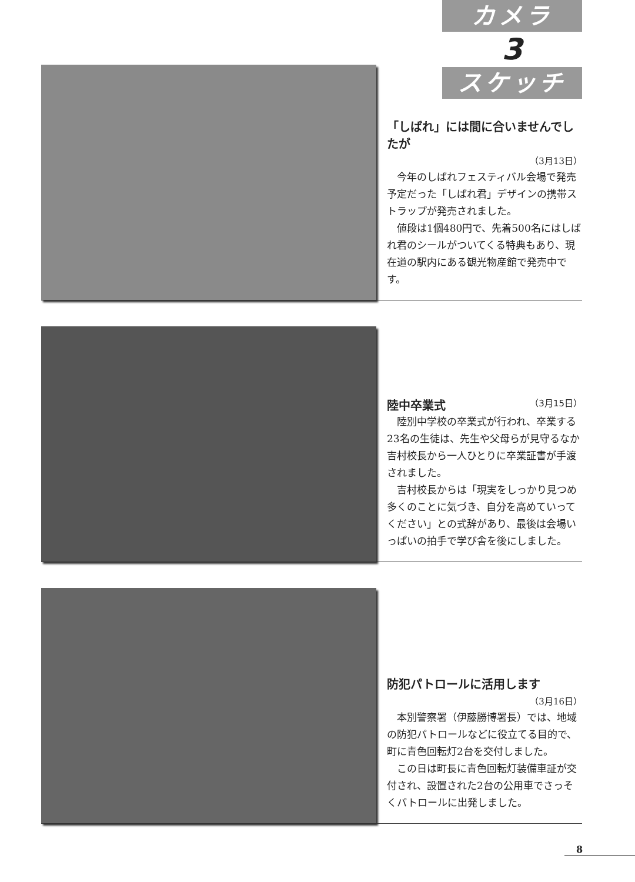カメラ
3
スケッチ
「しばれ」には間に合いませんでしたが
（3月13日）
今年のしばれフェスティバル会場で発売予定だった「しばれ君」デザインの携帯ストラップが発売されました。
値段は1個480円で、先着500名にはしばれ君のシールがついてくる特典もあり、現在道の駅内にある観光物産館で発売中です。
陸中卒業式 （3月15日）
陸別中学校の卒業式が行われ、卒業する23名の生徒は、先生や父母らが見守るなか吉村校長から一人ひとりに卒業証書が手渡されました。
吉村校長からは「現実をしっかり見つめ多くのことに気づき、自分を高めていってください」との式辞があり、最後は会場いっぱいの拍手で学び舎を後にしました。
防犯パトロールに活用します
（3月16日）
本別警察署（伊藤勝博署長）では、地域の防犯パトロールなどに役立てる目的で、町に青色回転灯2台を交付しました。
この日は町長に青色回転灯装備車証が交付され、設置された2台の公用車でさっそくパトロールに出発しました。
8